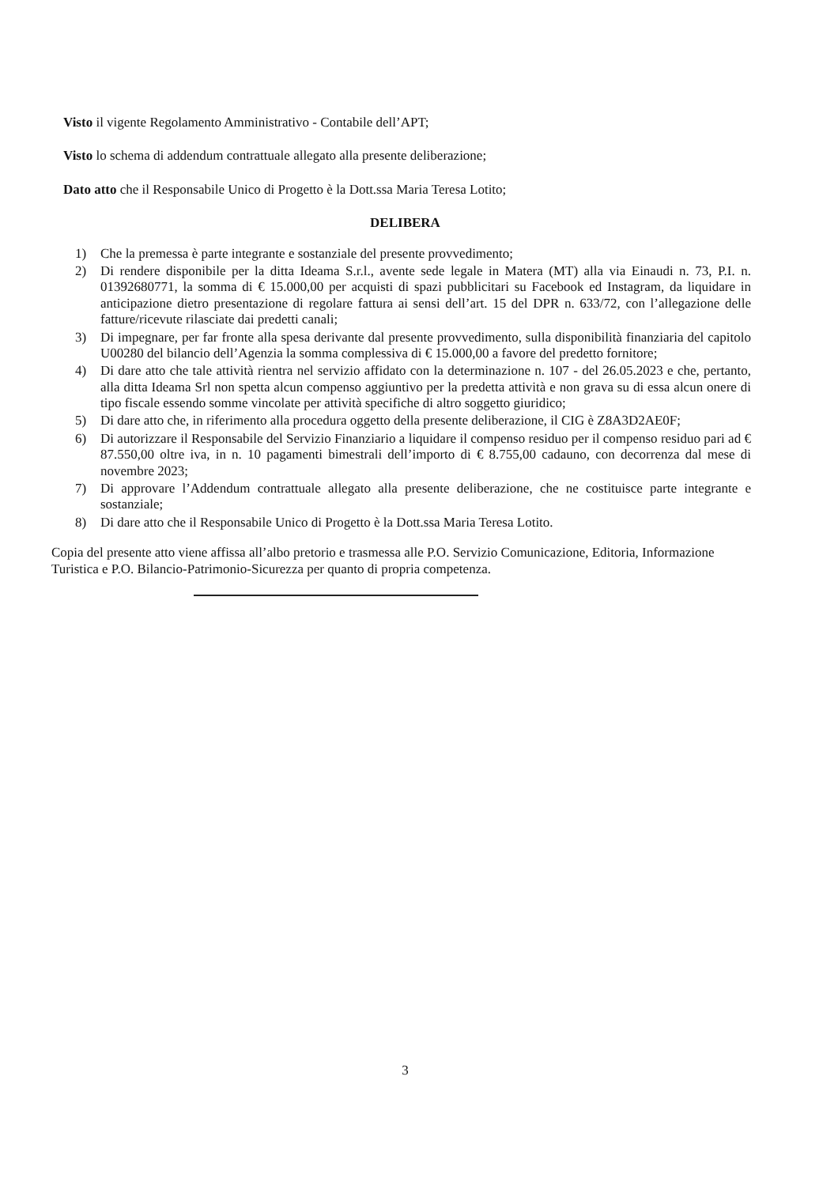Visto il vigente Regolamento Amministrativo - Contabile dell’APT;
Visto lo schema di addendum contrattuale allegato alla presente deliberazione;
Dato atto che il Responsabile Unico di Progetto è la Dott.ssa Maria Teresa Lotito;
DELIBERA
1) Che la premessa è parte integrante e sostanziale del presente provvedimento;
2) Di rendere disponibile per la ditta Ideama S.r.l., avente sede legale in Matera (MT) alla via Einaudi n. 73, P.I. n. 01392680771, la somma di € 15.000,00 per acquisti di spazi pubblicitari su Facebook ed Instagram, da liquidare in anticipazione dietro presentazione di regolare fattura ai sensi dell’art. 15 del DPR n. 633/72, con l’allegazione delle fatture/ricevute rilasciate dai predetti canali;
3) Di impegnare, per far fronte alla spesa derivante dal presente provvedimento, sulla disponibilità finanziaria del capitolo U00280 del bilancio dell’Agenzia la somma complessiva di € 15.000,00 a favore del predetto fornitore;
4) Di dare atto che tale attività rientra nel servizio affidato con la determinazione n. 107 - del 26.05.2023 e che, pertanto, alla ditta Ideama Srl non spetta alcun compenso aggiuntivo per la predetta attività e non grava su di essa alcun onere di tipo fiscale essendo somme vincolate per attività specifiche di altro soggetto giuridico;
5) Di dare atto che, in riferimento alla procedura oggetto della presente deliberazione, il CIG è Z8A3D2AE0F;
6) Di autorizzare il Responsabile del Servizio Finanziario a liquidare il compenso residuo per il compenso residuo pari ad € 87.550,00 oltre iva, in n. 10 pagamenti bimestrali dell’importo di € 8.755,00 cadauno, con decorrenza dal mese di novembre 2023;
7) Di approvare l’Addendum contrattuale allegato alla presente deliberazione, che ne costituisce parte integrante e sostanziale;
8) Di dare atto che il Responsabile Unico di Progetto è la Dott.ssa Maria Teresa Lotito.
Copia del presente atto viene affissa all’albo pretorio e trasmessa alle P.O. Servizio Comunicazione, Editoria, Informazione Turistica e P.O. Bilancio-Patrimonio-Sicurezza per quanto di propria competenza.
3